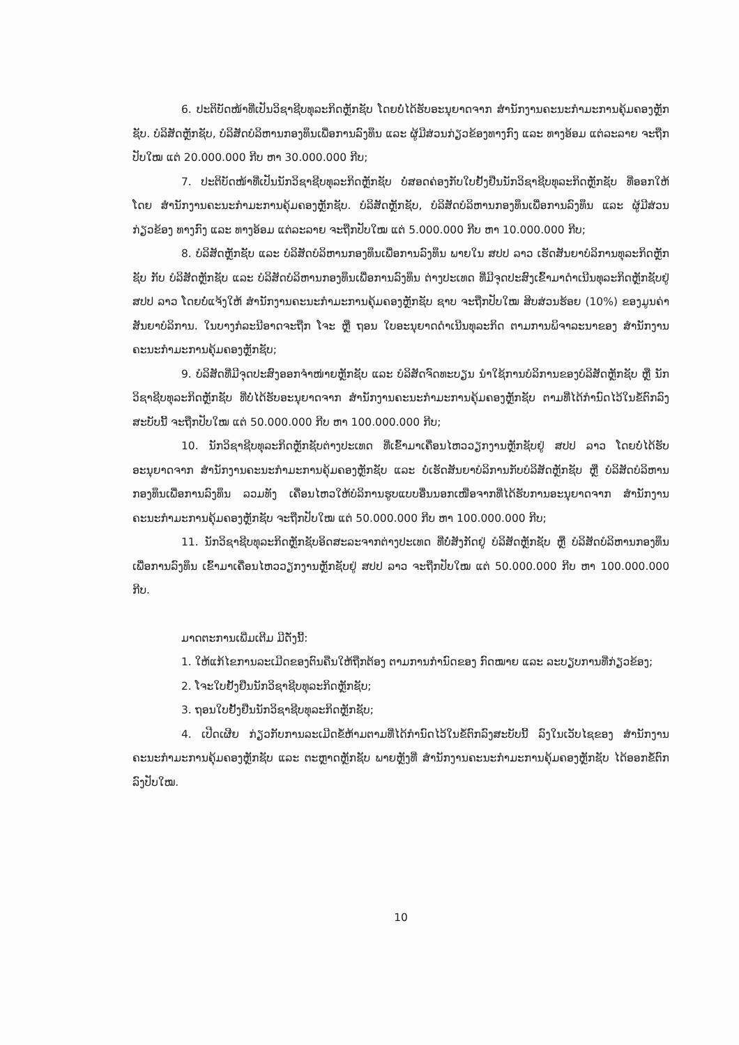6. ປະຕິບັດໜ້າທີ່ເປັນວິຊາຊີບທຸລະກິດຫຼັກຊັບ ໂດຍບໍ່ໄດ້ຮັບອະນຸຍາດຈາກ ສໍານັກງານຄະນະກໍາມະການຄຸ້ມຄອງຫຼັກຊັບ. ບໍລິສັດຫຼັກຊັບ, ບໍລິສັດບໍລິຫານກອງທຶນເພື່ອການລົງທຶນ ແລະ ຜູ້ມີສ່ວນກ່ຽວຂ້ອງທາງກົງ ແລະ ທາງອ້ອມ ແຕ່ລະລາຍ ຈະຖືກປັບໃໝ ແຕ່ 20.000.000 ກີບ ຫາ 30.000.000 ກີບ;
7. ປະຕິບັດໜ້າທີ່ເປັນນັກວິຊາຊີບທຸລະກິດຫຼັກຊັບ ບໍ່ສອດຄ່ອງກັບໃບຢັ້ງຢືນນັກວິຊາຊີບທຸລະກິດຫຼັກຊັບ ທີ່ອອກໃຫ້ໂດຍ ສໍານັກງານຄະນະກໍາມະການຄຸ້ມຄອງຫຼັກຊັບ. ບໍລິສັດຫຼັກຊັບ, ບໍລິສັດບໍລິຫານກອງທຶນເພື່ອການລົງທຶນ ແລະ ຜູ້ມີສ່ວນກ່ຽວຂ້ອງ ທາງກົງ ແລະ ທາງອ້ອມ ແຕ່ລະລາຍ ຈະຖືກປັບໃໝ ແຕ່ 5.000.000 ກີບ ຫາ 10.000.000 ກີບ;
8. ບໍລິສັດຫຼັກຊັບ ແລະ ບໍລິສັດບໍລິຫານກອງທຶນເພື່ອການລົງທຶນ ພາຍໃນ ສປປ ລາວ ເຮັດສັນຍາບໍລິການທຸລະກິດຫຼັກຊັບ ກັບ ບໍລິສັດຫຼັກຊັບ ແລະ ບໍລິສັດບໍລິຫານກອງທຶນເພື່ອການລົງທຶນ ຕ່າງປະເທດ ທີ່ມີຈຸດປະສົງເຂົ້າມາດໍາເນີນທຸລະກິດຫຼັກຊັບຢູ່ ສປປ ລາວ ໂດຍບໍ່ແຈ້ງໃຫ້ ສໍານັກງານຄະນະກໍາມະການຄຸ້ມຄອງຫຼັກຊັບ ຊາບ ຈະຖືກປັບໃໝ ສິບສ່ວນຮ້ອຍ (10%) ຂອງມູນຄ່າສັນຍາບໍລິການ. ໃນບາງກໍລະນີອາດຈະຖືກ ໂຈະ ຫຼື ຖອນ ໃບອະນຸຍາດດໍາເນີນທຸລະກິດ ຕາມການພິຈາລະນາຂອງ ສໍານັກງານຄະນະກໍາມະການຄຸ້ມຄອງຫຼັກຊັບ;
9. ບໍລິສັດທີ່ມີຈຸດປະສົງອອກຈໍາໜ່າຍຫຼັກຊັບ ແລະ ບໍລິສັດຈົດທະບຽນ ນໍາໃຊ້ການບໍລິການຂອງບໍລິສັດຫຼັກຊັບ ຫຼື ນັກວິຊາຊີບທຸລະກິດຫຼັກຊັບ ທີ່ບໍ່ໄດ້ຮັບອະນຸຍາດຈາກ ສໍານັກງານຄະນະກໍາມະການຄຸ້ມຄອງຫຼັກຊັບ ຕາມທີ່ໄດ້ກໍານົດໄວ້ໃນຂໍ້ຕົກລົງສະບັບນີ້ ຈະຖືກປັບໃໝ ແຕ່ 50.000.000 ກີບ ຫາ 100.000.000 ກີບ;
10. ນັກວິຊາຊີບທຸລະກິດຫຼັກຊັບຕ່າງປະເທດ ທີ່ເຂົ້າມາເຄື່ອນໄຫວວຽກງານຫຼັກຊັບຢູ່ ສປປ ລາວ ໂດຍບໍ່ໄດ້ຮັບອະນຸຍາດຈາກ ສໍານັກງານຄະນະກໍາມະການຄຸ້ມຄອງຫຼັກຊັບ ແລະ ບໍ່ເຮັດສັນຍາບໍລິການກັບບໍລິສັດຫຼັກຊັບ ຫຼື ບໍລິສັດບໍລິຫານກອງທຶນເພື່ອການລົງທຶນ ລວມທັງ ເຄື່ອນໄຫວໃຫ້ບໍລິການຮູບແບບອື່ນນອກເໜືອຈາກທີ່ໄດ້ຮັບການອະນຸຍາດຈາກ ສໍານັກງານຄະນະກໍາມະການຄຸ້ມຄອງຫຼັກຊັບ ຈະຖືກປັບໃໝ ແຕ່ 50.000.000 ກີບ ຫາ 100.000.000 ກີບ;
11. ນັກວິຊາຊີບທຸລະກິດຫຼັກຊັບອິດສະລະຈາກຕ່າງປະເທດ ທີ່ບໍ່ສັງກັດຢູ່ ບໍລິສັດຫຼັກຊັບ ຫຼື ບໍລິສັດບໍລິຫານກອງທຶນເພື່ອການລົງທຶນ ເຂົ້າມາເຄື່ອນໄຫວວຽກງານຫຼັກຊັບຢູ່ ສປປ ລາວ ຈະຖືກປັບໃໝ ແຕ່ 50.000.000 ກີບ ຫາ 100.000.000 ກີບ.
ມາດຕະການເພີ່ມເຕີມ ມີດັ່ງນີ້:
1. ໃຫ້ແກ້ໄຂການລະເມີດຂອງຕົນຄືນໃຫ້ຖືກຕ້ອງ ຕາມການກໍານົດຂອງ ກົດໝາຍ ແລະ ລະບຽບການທີ່ກ່ຽວຂ້ອງ;
2. ໂຈະໃບຢັ້ງຢືນນັກວິຊາຊີບທຸລະກິດຫຼັກຊັບ;
3. ຖອນໃບຢັ້ງຢືນນັກວິຊາຊີບທຸລະກິດຫຼັກຊັບ;
4. ເປີດເຜີຍ ກ່ຽວກັບການລະເມີດຂໍ້ຫ້າມຕາມທີ່ໄດ້ກໍານົດໄວ້ໃນຂໍ້ຕົກລົງສະບັບນີ້ ລົງໃນເວັບໄຊຂອງ ສໍານັກງານຄະນະກໍາມະການຄຸ້ມຄອງຫຼັກຊັບ ແລະ ຕະຫຼາດຫຼັກຊັບ ພາຍຫຼັງທີ່ ສໍານັກງານຄະນະກໍາມະການຄຸ້ມຄອງຫຼັກຊັບ ໄດ້ອອກຂໍ້ຕົກລົງປັບໃໝ.
10